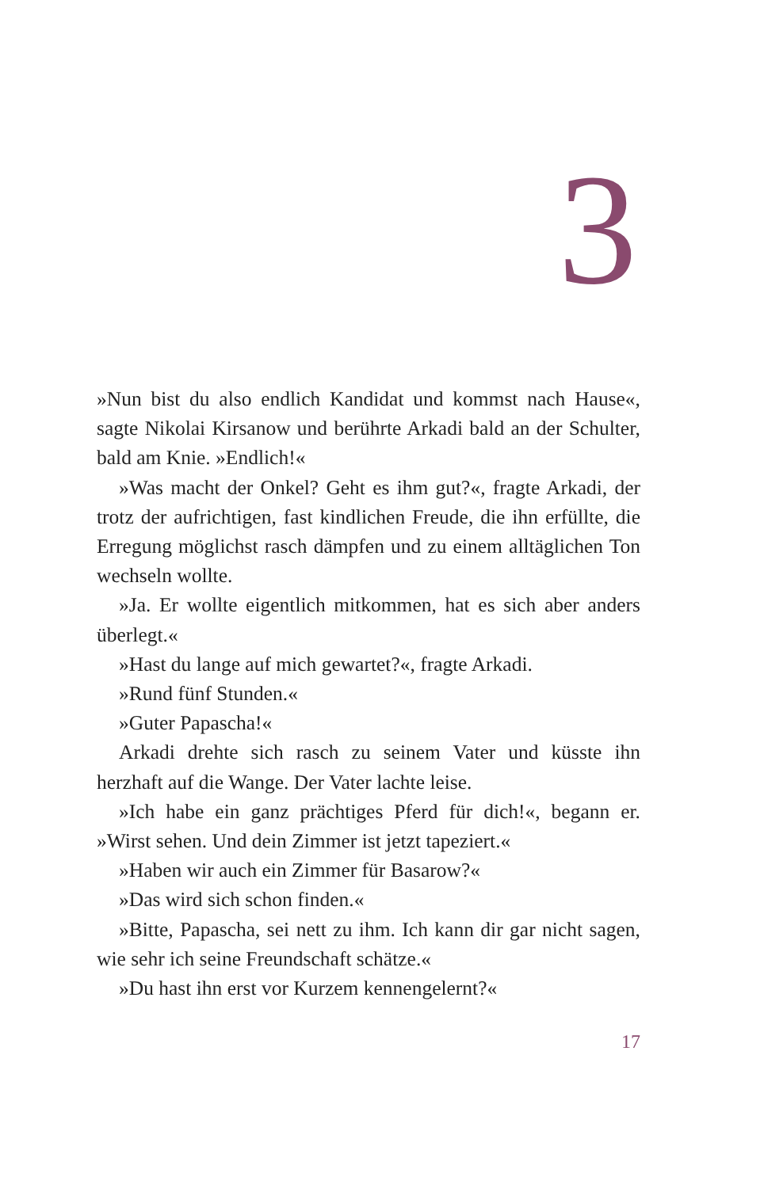3
»Nun bist du also endlich Kandidat und kommst nach Hause«, sagte Nikolai Kirsanow und berührte Arkadi bald an der Schulter, bald am Knie. »Endlich!«
»Was macht der Onkel? Geht es ihm gut?«, fragte Arkadi, der trotz der aufrichtigen, fast kindlichen Freude, die ihn erfüllte, die Erregung möglichst rasch dämpfen und zu einem alltäglichen Ton wechseln wollte.
»Ja. Er wollte eigentlich mitkommen, hat es sich aber anders überlegt.«
»Hast du lange auf mich gewartet?«, fragte Arkadi.
»Rund fünf Stunden.«
»Guter Papascha!«
Arkadi drehte sich rasch zu seinem Vater und küsste ihn herzhaft auf die Wange. Der Vater lachte leise.
»Ich habe ein ganz prächtiges Pferd für dich!«, begann er. »Wirst sehen. Und dein Zimmer ist jetzt tapeziert.«
»Haben wir auch ein Zimmer für Basarow?«
»Das wird sich schon finden.«
»Bitte, Papascha, sei nett zu ihm. Ich kann dir gar nicht sagen, wie sehr ich seine Freundschaft schätze.«
»Du hast ihn erst vor Kurzem kennengelernt?«
17